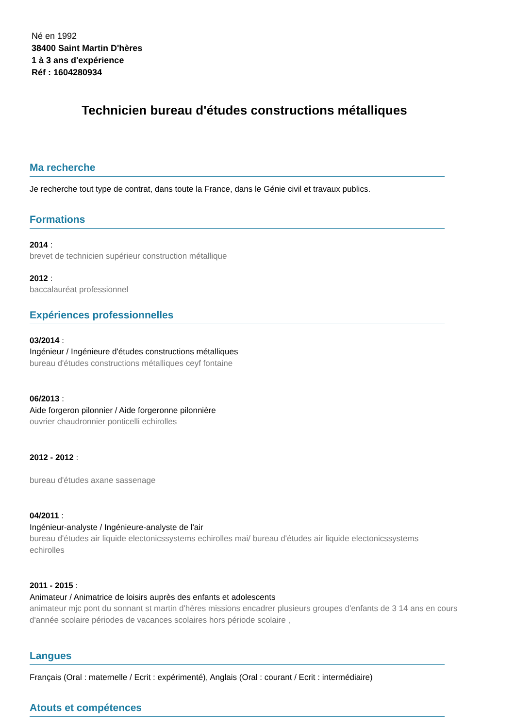Né en 1992
38400 Saint Martin D'hères
1 à 3 ans d'expérience
Réf : 1604280934
Technicien bureau d'études constructions métalliques
Ma recherche
Je recherche tout type de contrat, dans toute la France, dans le Génie civil et travaux publics.
Formations
2014 :
brevet de technicien supérieur construction métallique
2012 :
baccalauréat professionnel
Expériences professionnelles
03/2014 :
Ingénieur / Ingénieure d'études constructions métalliques
bureau d'études constructions métalliques ceyf fontaine
06/2013 :
Aide forgeron pilonnier / Aide forgeronne pilonnière
ouvrier chaudronnier ponticelli echirolles
2012 - 2012 :
bureau d'études axane sassenage
04/2011 :
Ingénieur-analyste / Ingénieure-analyste de l'air
bureau d'études air liquide electonicssystems echirolles mai/ bureau d'études air liquide electonicssystems echirolles
2011 - 2015 :
Animateur / Animatrice de loisirs auprès des enfants et adolescents
animateur mjc pont du sonnant st martin d'hères missions encadrer plusieurs groupes d'enfants de 3 14 ans en cours d'année scolaire périodes de vacances scolaires hors période scolaire ,
Langues
Français (Oral : maternelle / Ecrit : expérimenté), Anglais (Oral : courant / Ecrit : intermédiaire)
Atouts et compétences